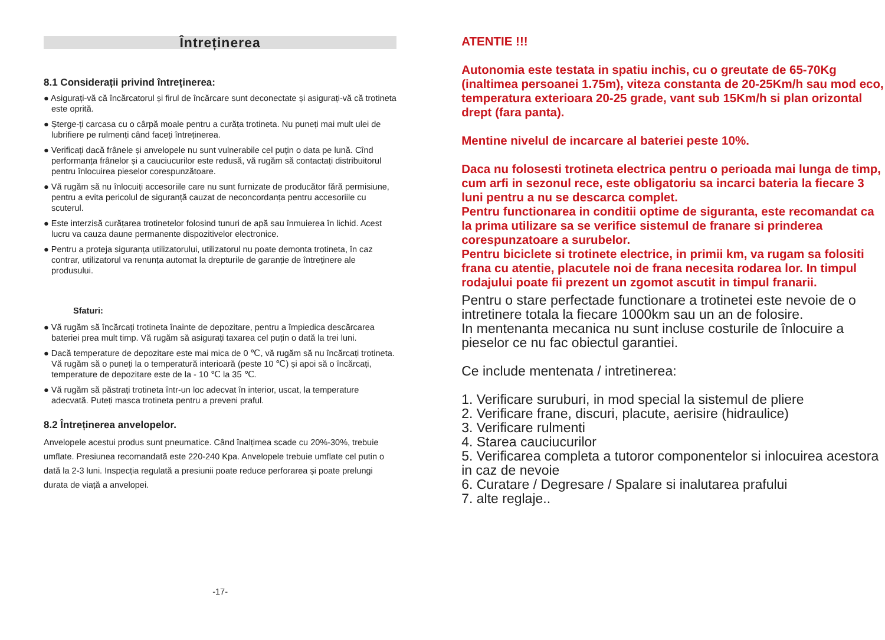Întreținerea
8.1 Considerații privind întreținerea:
● Asigurați-vă că încărcatorul și firul de încărcare sunt deconectate și asigurați-vă că trotineta este oprită.
● Șterge-ți carcasa cu o cârpă moale pentru a curăța trotineta. Nu puneți mai mult ulei de lubrifiere pe rulmenți când faceți întreținerea.
● Verificați dacă frânele și anvelopele nu sunt vulnerabile cel puțin o data pe lună. Cînd performanța frânelor și a cauciucurilor este redusă, vă rugăm să contactați distribuitorul pentru înlocuirea pieselor corespunzătoare.
● Vă rugăm să nu înlocuiți accesoriile care nu sunt furnizate de producător fără permisiune, pentru a evita pericolul de siguranță cauzat de neconcordanța pentru accesoriile cu scuterul.
● Este interzisă curățarea trotinetelor folosind tunuri de apă sau înmuierea în lichid. Acest lucru va cauza daune permanente dispozitivelor electronice.
● Pentru a proteja siguranța utilizatorului, utilizatorul nu poate demonta trotineta, în caz contrar, utilizatorul va renunța automat la drepturile de garanție de întreținere ale produsului.
Sfaturi:
● Vă rugăm să încărcați trotineta înainte de depozitare, pentru a împiedica descărcarea bateriei prea mult timp. Vă rugăm să asigurați taxarea cel puțin o dată la trei luni.
● Dacă temperature de depozitare este mai mica de 0 ℃, vă rugăm să nu încărcați trotineta. Vă rugăm să o puneți la o temperatură interioară (peste 10 ℃) și apoi să o încărcați, temperature de depozitare este de la - 10 ℃ la 35 ℃.
● Vă rugăm să păstrați trotineta într-un loc adecvat în interior, uscat, la temperature adecvată. Puteți masca trotineta pentru a preveni praful.
8.2 Întreținerea anvelopelor.
Anvelopele acestui produs sunt pneumatice. Când înalțimea scade cu 20%-30%, trebuie umflate. Presiunea recomandată este 220-240 Kpa. Anvelopele trebuie umflate cel putin o dată la 2-3 luni. Inspecția regulată a presiunii poate reduce perforarea și poate prelungi durata de viață a anvelopei.
-17-
ATENTIE !!!
Autonomia este testata in spatiu inchis, cu o greutate de 65-70Kg (inaltimea persoanei 1.75m), viteza constanta de 20-25Km/h sau mod eco, temperatura exterioara 20-25 grade, vant sub 15Km/h si plan orizontal drept (fara panta).
Mentine nivelul de incarcare al bateriei peste 10%.
Daca nu folosesti trotineta electrica pentru o perioada mai lunga de timp, cum arfi in sezonul rece, este obligatoriu sa incarci bateria la fiecare 3 luni pentru a nu se descarca complet.
Pentru functionarea in conditii optime de siguranta, este recomandat ca la prima utilizare sa se verifice sistemul de franare si prinderea corespunzatoare a surubelor.
Pentru biciclete si trotinete electrice, in primii km, va rugam sa folositi frana cu atentie, placutele noi de frana necesita rodarea lor. In timpul rodajului poate fii prezent un zgomot ascutit in timpul franarii.
Pentru o stare perfectade functionare a trotinetei este nevoie de o intretinere totala la fiecare 1000km sau un an de folosire.
In mentenanta mecanica nu sunt incluse costurile de înlocuire a pieselor ce nu fac obiectul garantiei.
Ce include mentenata / intretinerea:
1. Verificare suruburi, in mod special la sistemul de pliere
2. Verificare frane, discuri, placute, aerisire (hidraulice)
3. Verificare rulmenti
4. Starea cauciucurilor
5. Verificarea completa a tutoror componentelor si inlocuirea acestora in caz de nevoie
6. Curatare / Degresare / Spalare si inalutarea prafului
7. alte reglaje..